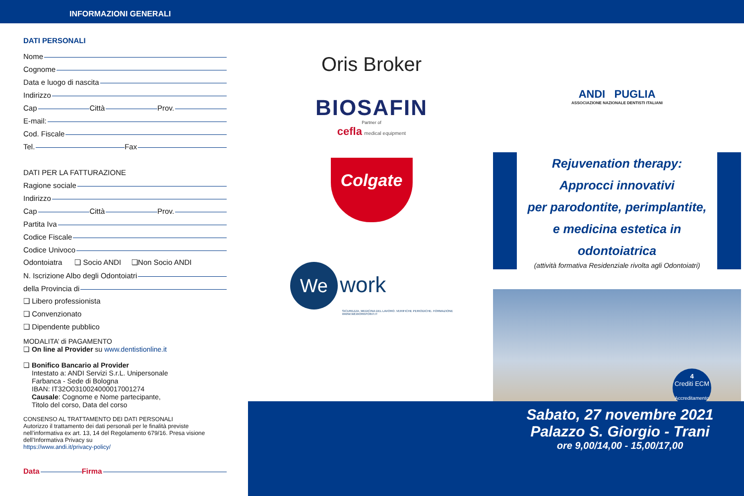INFORMAZIONI GENERALI
DATI PERSONALI
Nome
Cognome
Data e luogo di nascita
Indirizzo
Cap Città Prov.
E-mail:
Cod. Fiscale
Tel. Fax
DATI PER LA FATTURAZIONE
Ragione sociale
Indirizzo
Cap Città Prov.
Partita Iva
Codice Fiscale
Codice Univoco
Odontoiatra ❏ Socio ANDI ❏Non Socio ANDI
N. Iscrizione Albo degli Odontoiatri
della Provincia di
❏ Libero professionista
❏ Convenzionato
❏ Dipendente pubblico
MODALITA’ di PAGAMENTO
❏ On line al Provider su www.dentistionline.it
❏ Bonifico Bancario al Provider
Intestato a: ANDI Servizi S.r.L. Unipersonale
Farbanca - Sede di Bologna
IBAN: IT32O0310024000017001274
Causale: Cognome e Nome partecipante,
Titolo del corso, Data del corso
CONSENSO AL TRATTAMENTO DEI DATI PERSONALI
Autorizzo il trattamento dei dati personali per le finalità previste nell’informativa ex art. 13, 14 del Regolamento 679/16. Presa visione dell’Informativa Privacy su
https://www.andi.it/privacy-policy/
Data Firma
Oris Broker
BIOSAFIN
Partner of
cefla medical equipment
Colgate
We work
SICUREZZA. MEDICINA DEL LAVORO. VERIFICHE PERIODICHE. FORMAZIONE
WWW.WEWORKPOINT.IT
ANDI PUGLIA
ASSOCIAZIONE NAZIONALE DENTISTI ITALIANI
Rejuvenation therapy:
Approcci innovativi
per parodontite, perimplantite,
e medicina estetica in odontoiatrica
(attività formativa Residenziale rivolta agli Odontoiatri)
4
Crediti ECM
Accreditamento
Sabato, 27 novembre 2021
Palazzo S. Giorgio - Trani
ore 9,00/14,00 - 15,00/17,00